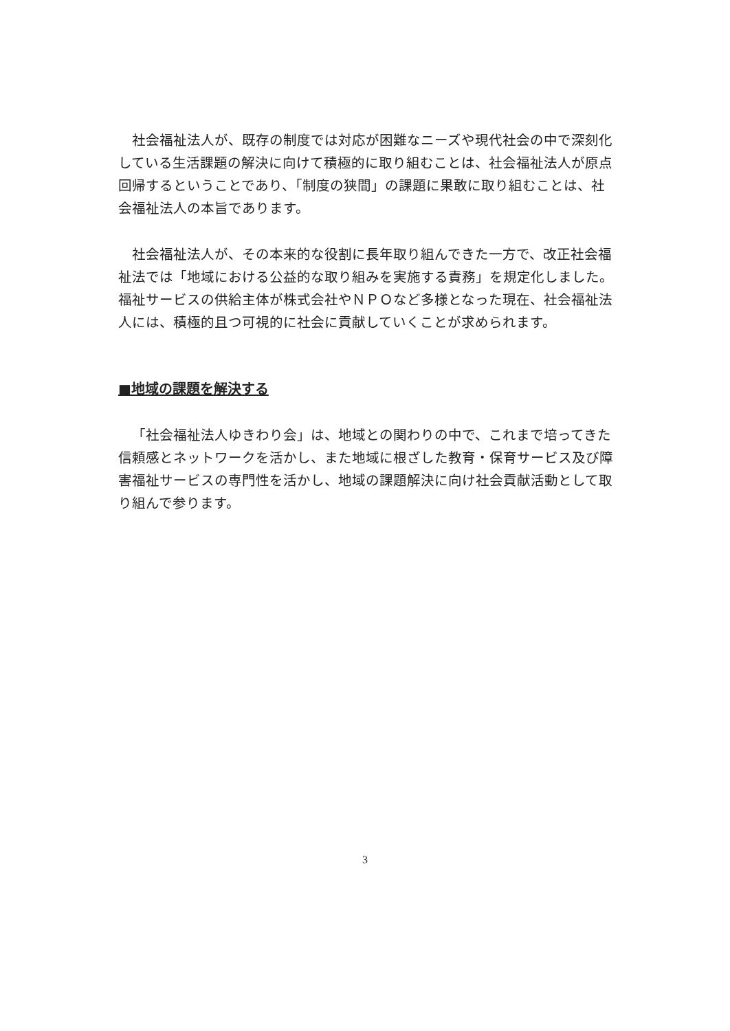社会福祉法人が、既存の制度では対応が困難なニーズや現代社会の中で深刻化している生活課題の解決に向けて積極的に取り組むことは、社会福祉法人が原点回帰するということであり、「制度の狭間」の課題に果敢に取り組むことは、社会福祉法人の本旨であります。
社会福祉法人が、その本来的な役割に長年取り組んできた一方で、改正社会福祉法では「地域における公益的な取り組みを実施する責務」を規定化しました。福祉サービスの供給主体が株式会社やＮＰＯなど多様となった現在、社会福祉法人には、積極的且つ可視的に社会に貢献していくことが求められます。
■地域の課題を解決する
「社会福祉法人ゆきわり会」は、地域との関わりの中で、これまで培ってきた信頼感とネットワークを活かし、また地域に根ざした教育・保育サービス及び障害福祉サービスの専門性を活かし、地域の課題解決に向け社会貢献活動として取り組んで参ります。
3